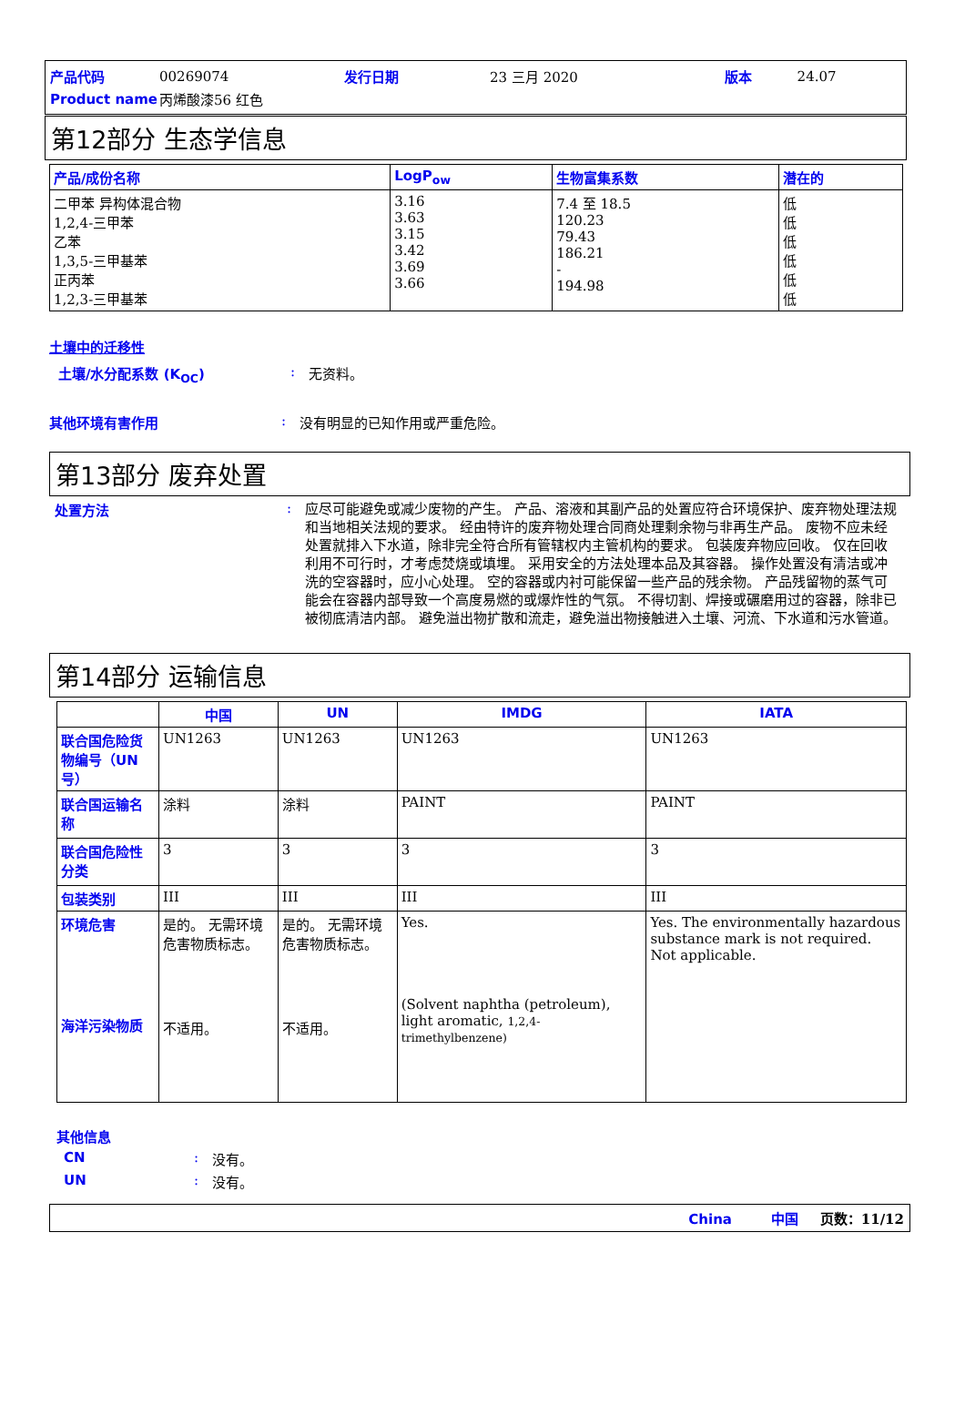| 产品代码 | 00269074 | 发行日期 | 23 三月 2020 | 版本 | 24.07 |
| Product name | 丙烯酸漆56 红色 | | | | |
第12部分 生态学信息
| 产品/成份名称 | LogP<sub>ow</sub> | 生物富集系数 | 潜在的 |
| --- | --- | --- | --- |
| 二甲苯 异构体混合物 1,2,4-三甲苯 乙苯 1,3,5-三甲基苯 正丙苯 1,2,3-三甲基苯 | 3.16 3.63 3.15 3.42 3.69 3.66 | 7.4 至 18.5 120.23 79.43 186.21 - 194.98 | 低 低 低 低 低 低 |
土壤中的迁移性
土壤/水分配系数 (K<sub>OC</sub>) : 无资料。
其他环境有害作用 : 没有明显的已知作用或严重危险。
第13部分 废弃处置
处置方法 :
应尽可能避免或减少废物的产生。 产品、溶液和其副产品的处置应符合环境保护、废弃物处理法规和当地相关法规的要求。 经由特许的废弃物处理合同商处理剩余物与非再生产品。 废物不应未经处置就排入下水道，除非完全符合所有管辖权内主管机构的要求。 包装废弃物应回收。 仅在回收利用不可行时，才考虑焚烧或填埋。 采用安全的方法处理本品及其容器。 操作处置没有清洁或冲洗的空容器时，应小心处理。 空的容器或内衬可能保留一些产品的残余物。 产品残留物的蒸气可能会在容器内部导致一个高度易燃的或爆炸性的气氛。 不得切割、焊接或碾磨用过的容器，除非已被彻底清洁内部。 避免溢出物扩散和流走，避免溢出物接触进入土壤、河流、下水道和污水管道。
第14部分 运输信息
| | 中国 | UN | IMDG | IATA |
| --- | --- | --- | --- | --- |
| 联合国危险货物编号（UN号） | UN1263 | UN1263 | UN1263 | UN1263 |
| 联合国运输名称 | 涂料 | 涂料 | PAINT | PAINT |
| 联合国危险性分类 | 3 | 3 | 3 | 3 |
| 包装类别 | III | III | III | III |
| 环境危害 海洋污染物质 | 是的。 无需环境危害物质标志。 不适用。 | 是的。 无需环境危害物质标志。 不适用。 | Yes. (Solvent naphtha (petroleum), light aromatic, 1,2,4-trimethylbenzene) | Yes. The environmentally hazardous substance mark is not required. Not applicable. |
其他信息
CN : 没有。
UN : 没有。
China 中国 页数：11/12